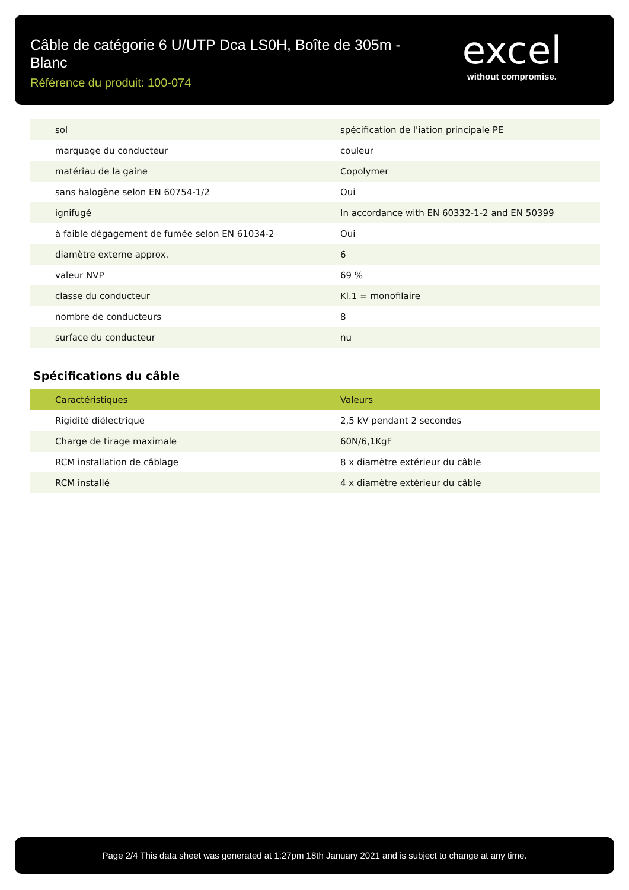Câble de catégorie 6 U/UTP Dca LS0H, Boîte de 305m - Blanc
Référence du produit: 100-074
excel
without compromise.
| sol | spécification de l'iation principale PE |
| marquage du conducteur | couleur |
| matériau de la gaine | Copolymer |
| sans halogène selon EN 60754-1/2 | Oui |
| ignifugé | In accordance with EN 60332-1-2 and EN 50399 |
| à faible dégagement de fumée selon EN 61034-2 | Oui |
| diamètre externe approx. | 6 |
| valeur NVP | 69 % |
| classe du conducteur | Kl.1 = monofilaire |
| nombre de conducteurs | 8 |
| surface du conducteur | nu |
Spécifications du câble
| Caractéristiques | Valeurs |
| --- | --- |
| Rigidité diélectrique | 2,5 kV pendant 2 secondes |
| Charge de tirage maximale | 60N/6,1KgF |
| RCM installation de câblage | 8 x diamètre extérieur du câble |
| RCM installé | 4 x diamètre extérieur du câble |
Page 2/4 This data sheet was generated at 1:27pm 18th January 2021 and is subject to change at any time.